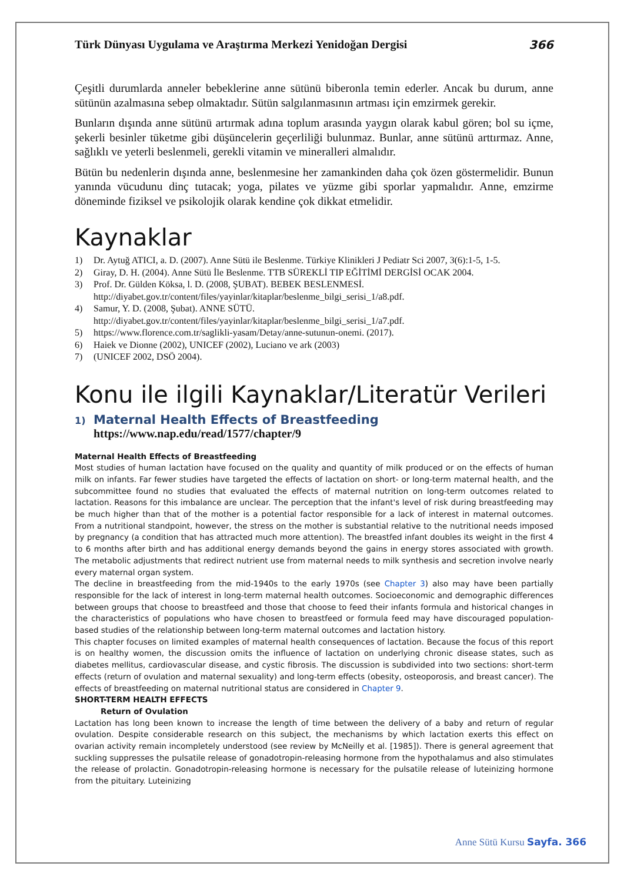Türk Dünyası Uygulama ve Araştırma Merkezi Yenidoğan Dergisi 366
Çeşitli durumlarda anneler bebeklerine anne sütünü biberonla temin ederler. Ancak bu durum, anne sütünün azalmasına sebep olmaktadır. Sütün salgılanmasının artması için emzirmek gerekir.
Bunların dışında anne sütünü artırmak adına toplum arasında yaygın olarak kabul gören; bol su içme, şekerli besinler tüketme gibi düşüncelerin geçerliliği bulunmaz. Bunlar, anne sütünü arttırmaz. Anne, sağlıklı ve yeterli beslenmeli, gerekli vitamin ve mineralleri almalıdır.
Bütün bu nedenlerin dışında anne, beslenmesine her zamankinden daha çok özen göstermelidir. Bunun yanında vücudunu dinç tutacak; yoga, pilates ve yüzme gibi sporlar yapmalıdır. Anne, emzirme döneminde fiziksel ve psikolojik olarak kendine çok dikkat etmelidir.
Kaynaklar
1) Dr. Aytuğ ATICI, a. D. (2007). Anne Sütü ile Beslenme. Türkiye Klinikleri J Pediatr Sci 2007, 3(6):1-5, 1-5.
2) Giray, D. H. (2004). Anne Sütü İle Beslenme. TTB SÜREKLİ TIP EĞİTİMİ DERGİSİ OCAK 2004.
3) Prof. Dr. Gülden Köksa, l. D. (2008, ŞUBAT). BEBEK BESLENMESİ.
http://diyabet.gov.tr/content/files/yayinlar/kitaplar/beslenme_bilgi_serisi_1/a8.pdf.
4) Samur, Y. D. (2008, Şubat). ANNE SÜTÜ.
http://diyabet.gov.tr/content/files/yayinlar/kitaplar/beslenme_bilgi_serisi_1/a7.pdf.
5) https://www.florence.com.tr/saglikli-yasam/Detay/anne-sutunun-onemi. (2017).
6) Haiek ve Dionne (2002), UNICEF (2002), Luciano ve ark (2003)
7) (UNICEF 2002, DSÖ 2004).
Konu ile ilgili Kaynaklar/Literatür Verileri
1) Maternal Health Effects of Breastfeeding
https://www.nap.edu/read/1577/chapter/9
Maternal Health Effects of Breastfeeding
Most studies of human lactation have focused on the quality and quantity of milk produced or on the effects of human milk on infants. Far fewer studies have targeted the effects of lactation on short- or long-term maternal health, and the subcommittee found no studies that evaluated the effects of maternal nutrition on long-term outcomes related to lactation. Reasons for this imbalance are unclear. The perception that the infant's level of risk during breastfeeding may be much higher than that of the mother is a potential factor responsible for a lack of interest in maternal outcomes. From a nutritional standpoint, however, the stress on the mother is substantial relative to the nutritional needs imposed by pregnancy (a condition that has attracted much more attention). The breastfed infant doubles its weight in the first 4 to 6 months after birth and has additional energy demands beyond the gains in energy stores associated with growth. The metabolic adjustments that redirect nutrient use from maternal needs to milk synthesis and secretion involve nearly every maternal organ system.
The decline in breastfeeding from the mid-1940s to the early 1970s (see Chapter 3) also may have been partially responsible for the lack of interest in long-term maternal health outcomes. Socioeconomic and demographic differences between groups that choose to breastfeed and those that choose to feed their infants formula and historical changes in the characteristics of populations who have chosen to breastfeed or formula feed may have discouraged population-based studies of the relationship between long-term maternal outcomes and lactation history.
This chapter focuses on limited examples of maternal health consequences of lactation. Because the focus of this report is on healthy women, the discussion omits the influence of lactation on underlying chronic disease states, such as diabetes mellitus, cardiovascular disease, and cystic fibrosis. The discussion is subdivided into two sections: short-term effects (return of ovulation and maternal sexuality) and long-term effects (obesity, osteoporosis, and breast cancer). The effects of breastfeeding on maternal nutritional status are considered in Chapter 9.
SHORT-TERM HEALTH EFFECTS
Return of Ovulation
Lactation has long been known to increase the length of time between the delivery of a baby and return of regular ovulation. Despite considerable research on this subject, the mechanisms by which lactation exerts this effect on ovarian activity remain incompletely understood (see review by McNeilly et al. [1985]). There is general agreement that suckling suppresses the pulsatile release of gonadotropin-releasing hormone from the hypothalamus and also stimulates the release of prolactin. Gonadotropin-releasing hormone is necessary for the pulsatile release of luteinizing hormone from the pituitary. Luteinizing
Anne Sütü Kursu Sayfa. 366